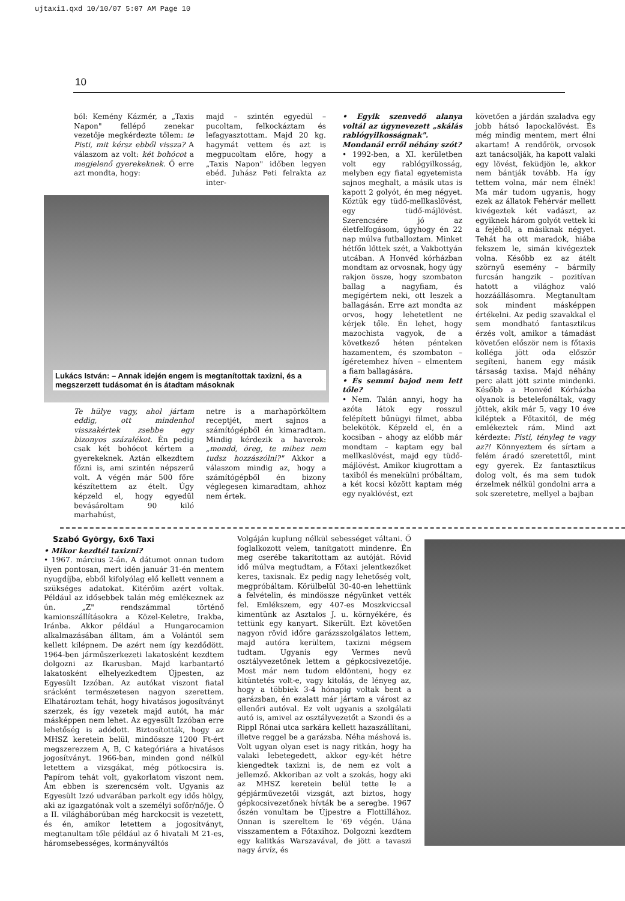ujtaxi1.qxd 10/10/07 5:07 AM Page 10
10
ból: Kemény Kázmér, a „Taxis Napon" fellépő zenekar vezetője megkérdezte tőlem: te Pisti, mit kérsz ebből vissza? A válaszom az volt: két bohócot a megjelenő gyerekeknek. Ő erre azt mondta, hogy:
majd – szintén egyedül – pucoltam, felkockáztam és lefagyasztottam. Majd 20 kg. hagymát vettem és azt is megpucoltam előre, hogy a „Taxis Napon" időben legyen ebéd. Juhász Peti felrakta az inter-
Lukács István: – Annak idején engem is megtanítottak taxizni, és a megszerzett tudásomat én is átadtam másoknak
Te hülye vagy, ahol jártam eddig, ott mindenhol visszakértek zsebbe egy bizonyos százalékot. Én pedig csak két bohócot kértem a gyerekeknek. Aztán elkezdtem főzni is, ami szintén népszerű volt. A végén már 500 főre készítettem az ételt. Úgy képzeld el, hogy egyedül bevásároltam 90 kiló marhahúst,
netre is a marhapörköltem receptjét, mert sajnos a számítógépből én kimaradtam. Mindig kérdezik a haverok: „mondd, öreg, te mihez nem tudsz hozzászólni?" Akkor a válaszom mindig az, hogy a számítógépből én bizony véglegesen kimaradtam, ahhoz nem értek.
• Egyik szenvedő alanya voltál az úgynevezett „skálás rablógyilkosságnak". Mondanál erről néhány szót?
• 1992-ben, a XI. kerületben volt egy rablógyilkosság, melyben egy fiatal egyetemista sajnos meghalt, a másik utas is kapott 2 golyót, én meg négyet. Köztük egy tüdő-mellkaslövést, egy tüdő-májlövést. Szerencsére jó az életfelfogásom, úgyhogy én 22 nap múlva futballoztam. Minket hétfőn lőttek szét, a Vakbottyán utcában. A Honvéd kórházban mondtam az orvosnak, hogy úgy rakjon össze, hogy szombaton ballag a nagyfiam, és megígértem neki, ott leszek a ballagásán. Erre azt mondta az orvos, hogy lehetetlent ne kérjek tőle. Én lehet, hogy mazochista vagyok, de a következő héten pénteken hazamentem, és szombaton – ígéretemhez híven – elmentem a fiam ballagására.
• És semmi bajod nem lett tőle?
• Nem. Talán annyi, hogy ha azóta látok egy rosszul felépített bűnügyi filmet, abba belekötök. Képzeld el, én a kocsiban – ahogy az előbb már mondtam – kaptam egy bal mellkaslövést, majd egy tüdő-májlövést. Amikor kiugrottam a taxiból és menekülni próbáltam, a két kocsi között kaptam még egy nyaklövést, ezt
követően a járdán szaladva egy jobb hátsó lapockalövést. És még mindig mentem, mert élni akartam! A rendőrök, orvosok azt tanácsolják, ha kapott valaki egy lövést, feküdjön le, akkor nem bántják tovább. Ha így tettem volna, már nem élnék! Ma már tudom ugyanis, hogy ezek az állatok Fehérvár mellett kivégeztek két vadászt, az egyiknek három golyót vettek ki a fejéből, a másiknak négyet. Tehát ha ott maradok, hiába fekszem le, simán kivégeztek volna. Később ez az átélt szörnyű esemény – bármily furcsán hangzik – pozitívan hatott a világhoz való hozzáállásomra. Megtanultam sok mindent másképpen értékelni. Az pedig szavakkal el sem mondható fantasztikus érzés volt, amikor a támadást követően először nem is főtaxis kolléga jött oda először segíteni, hanem egy másik társaság taxisa. Majd néhány perc alatt jött szinte mindenki. Később a Honvéd Kórházba olyanok is betelefonáltak, vagy jöttek, akik már 5, vagy 10 éve kiléptek a Főtaxitól, de még emlékeztek rám. Mind azt kérdezte: Pisti, tényleg te vagy az?! Könnyeztem és sírtam a felém áradó szeretettől, mint egy gyerek. Ez fantasztikus dolog volt, és ma sem tudok érzelmek nélkül gondolni arra a sok szeretetre, mellyel a bajban
Szabó György, 6x6 Taxi
• Mikor kezdtél taxizni?
• 1967. március 2-án. A dátumot onnan tudom ilyen pontosan, mert idén január 31-én mentem nyugdíjba, ebből kifolyólag elő kellett vennem a szükséges adatokat. Kitérőim azért voltak. Például az idősebbek talán még emlékeznek az ún. „Z" rendszámmal történő kamionszállításokra a Közel-Keletre, Irakba, Iránba. Akkor például a Hungarocamion alkalmazásában álltam, ám a Volántól sem kellett kilépnem. De azért nem így kezdődött. 1964-ben járműszerkezeti lakatosként kezdtem dolgozni az Ikarusban. Majd karbantartó lakatosként elhelyezkedtem Újpesten, az Egyesült Izzóban. Az autókat viszont fiatal srácként természetesen nagyon szerettem. Elhatároztam tehát, hogy hivatásos jogosítványt szerzek, és így vezetek majd autót, ha már másképpen nem lehet. Az egyesült Izzóban erre lehetőség is adódott. Biztosították, hogy az MHSZ keretein belül, mindössze 1200 Ft-ért megszerezzem A, B, C kategóriára a hivatásos jogosítványt. 1966-ban, minden gond nélkül letettem a vizsgákat, még pótkocsira is. Papírom tehát volt, gyakorlatom viszont nem. Ám ebben is szerencsém volt. Ugyanis az Egyesült Izzó udvarában parkolt egy idős hölgy, aki az igazgatónak volt a személyi sofőr/nő/je. Ő a II. világháborúban még harckocsit is vezetett, és én, amikor letettem a jogosítványt, megtanultam tőle például az ő hivatali M 21-es, háromsebességes, kormányváltós
Volgáján kuplung nélkül sebességet váltani. Ő foglalkozott velem, tanítgatott mindenre. Én meg cserébe takarítottam az autóját. Rövid idő múlva megtudtam, a Főtaxi jelentkezőket keres, taxisnak. Ez pedig nagy lehetőség volt, megpróbáltam. Körülbelül 30-40-en lehettünk a felvételin, és mindössze négyünket vették fel. Emlékszem, egy 407-es Moszkviccsal kimentünk az Asztalos J. u. környékére, és tettünk egy kanyart. Sikerült. Ezt követően nagyon rövid időre garázsszolgálatos lettem, majd autóra kerültem, taxizni mégsem tudtam. Ugyanis egy Vermes nevű osztályvezetőnek lettem a gépkocsivezetője. Most már nem tudom eldönteni, hogy ez kitüntetés volt-e, vagy kitolás, de lényeg az, hogy a többiek 3-4 hónapig voltak bent a garázsban, én ezalatt már jártam a várost az ellenőri autóval. Ez volt ugyanis a szolgálati autó is, amivel az osztályvezetőt a Szondi és a Rippl Rónai utca sarkára kellett hazaszállítani, illetve reggel be a garázsba. Néha máshová is. Volt ugyan olyan eset is nagy ritkán, hogy ha valaki lebetegedett, akkor egy-két hétre kiengedtek taxizni is, de nem ez volt a jellemző. Akkoriban az volt a szokás, hogy aki az MHSZ keretein belül tette le a gépjárművezetői vizsgát, azt biztos, hogy gépkocsivezetőnek hívták be a seregbe. 1967 őszén vonultam be Újpestre a Flottillához. Onnan is szereltem le '69 végén. Uána visszamentem a Főtaxihoz. Dolgozni kezdtem egy kalitkás Warszavával, de jött a tavaszi nagy árvíz, és